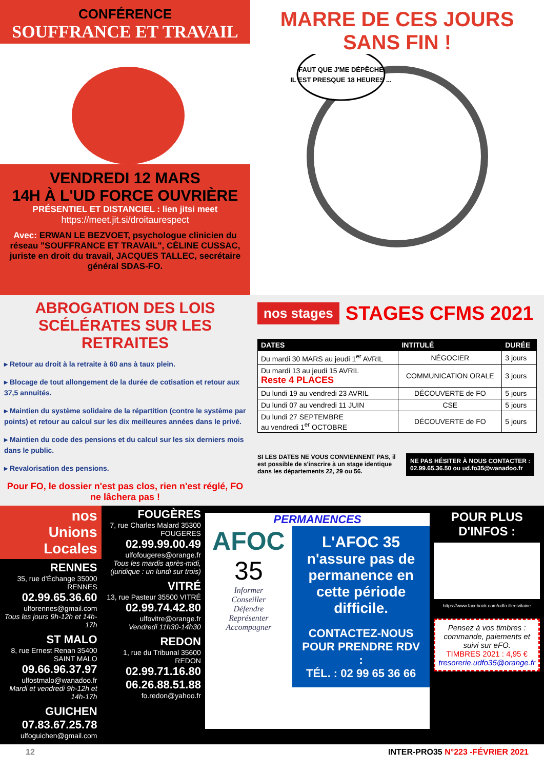CONFÉRENCE
SOUFFRANCE ET TRAVAIL
VENDREDI 12 MARS
14H À L'UD FORCE OUVRIÈRE
PRÉSENTIEL ET DISTANCIEL : lien jitsi meet
https://meet.jit.si/droitaurespect
Avec: ERWAN LE BEZVOET, psychologue clinicien du réseau "SOUFFRANCE ET TRAVAIL", CÉLINE CUSSAC, juriste en droit du travail, JACQUES TALLEC, secrétaire général SDAS-FO.
MARRE DE CES JOURS
SANS FIN !
FAUT QUE J'ME DÉPÊCHE
IL EST PRESQUE 18 HEURES ...
ABROGATION DES LOIS SCÉLÉRATES SUR LES RETRAITES
▸ Retour au droit à la retraite à 60 ans à taux plein.
▸ Blocage de tout allongement de la durée de cotisation et retour aux 37,5 annuités.
▸ Maintien du système solidaire de la répartition (contre le système par points) et retour au calcul sur les dix meilleures années dans le privé.
▸ Maintien du code des pensions et du calcul sur les six derniers mois dans le public.
▸ Revalorisation des pensions.
Pour FO, le dossier n'est pas clos, rien n'est réglé, FO ne lâchera pas !
nos stages STAGES CFMS 2021
| DATES | INTITULÉ | DURÉE |
| --- | --- | --- |
| Du mardi 30 MARS au jeudi 1<sup>er</sup> AVRIL | NÉGOCIER | 3 jours |
| Du mardi 13 au jeudi 15 AVRIL Reste 4 PLACES | COMMUNICATION ORALE | 3 jours |
| Du lundi 19 au vendredi 23 AVRIL | DÉCOUVERTE de FO | 5 jours |
| Du lundi 07 au vendredi 11 JUIN | CSE | 5 jours |
| Du lundi 27 SEPTEMBRE au vendredi 1<sup>er</sup> OCTOBRE | DÉCOUVERTE de FO | 5 jours |
SI LES DATES NE VOUS CONVIENNENT PAS, il est possible de s'inscrire à un stage identique dans les départements 22, 29 ou 56.
NE PAS HÉSITER À NOUS CONTACTER :
02.99.65.36.50 ou ud.fo35@wanadoo.fr
nos
Unions Locales
RENNES
35, rue d'Échange 35000 RENNES
02.99.65.36.60
ulforennes@gmail.com
Tous les jours 9h-12h et 14h-17h
ST MALO
8, rue Ernest Renan 35400 SAINT MALO
09.66.96.37.97
ulfostmalo@wanadoo.fr
Mardi et vendredi 9h-12h et 14h-17h
GUICHEN
07.83.67.25.78
ulfoguichen@gmail.com
FOUGÈRES
7, rue Charles Malard 35300 FOUGERES
02.99.99.00.49
ulfofougeres@orange.fr
Tous les mardis après-midi, (juridique : un lundi sur trois)
VITRÉ
13, rue Pasteur 35500 VITRÉ
02.99.74.42.80
ulfovitre@orange.fr
Vendredi 11h30-14h30
REDON
1, rue du Tribunal 35600 REDON
02.99.71.16.80
06.26.88.51.88
fo.redon@yahoo.fr
PERMANENCES
AFOC
35
Informer
Conseiller
Défendre
Représenter
Accompagner
L'AFOC 35
n'assure pas de permanence en cette période difficile.
CONTACTEZ-NOUS POUR PRENDRE RDV :
TÉL. : 02 99 65 36 66
POUR PLUS D'INFOS :
https://www.facebook.com/udfo.illeetvilaine
Pensez à vos timbres : commande, paiements et suivi sur eFO.
TIMBRES 2021 : 4,95 €
tresorerie.udfo35@orange.fr
12 INTER-PRO35 N°223 -FÉVRIER 2021